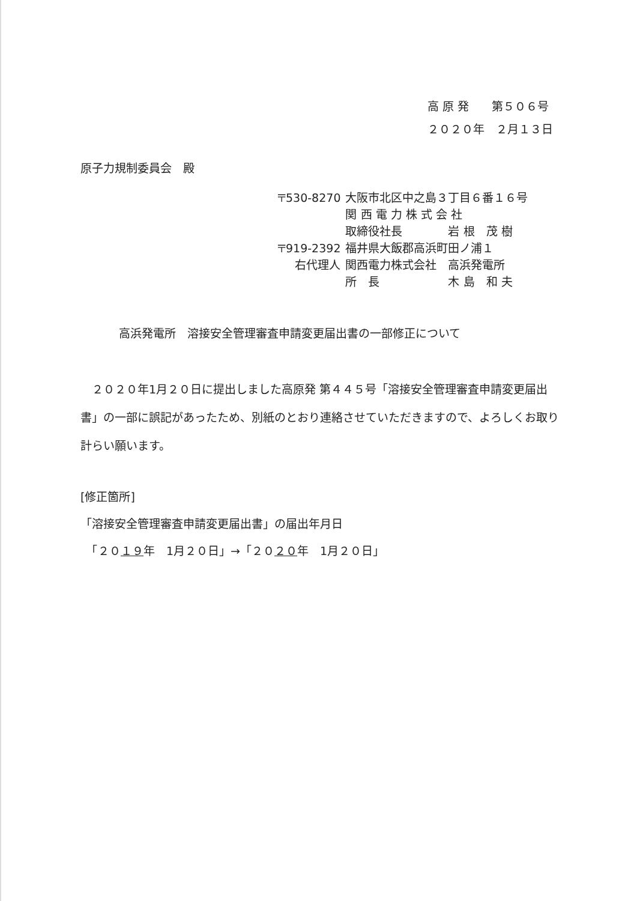高 原 発　　第５０６号
２０２０年　２月１３日
原子力規制委員会　殿
| 〒530-8270 | 大阪市北区中之島３丁目６番１６号 |
| | 関 西 電 力 株 式 会 社 |
| | 取締役社長 岩 根 茂 樹 |
| 〒919-2392 | 福井県大飯郡高浜町田ノ浦１ |
| 右代理人 | 関西電力株式会社 高浜発電所 |
| | 所 長 木 島 和 夫 |
高浜発電所　溶接安全管理審査申請変更届出書の一部修正について
　２０２０年1月２０日に提出しました高原発 第４４５号「溶接安全管理審査申請変更届出書」の一部に誤記があったため、別紙のとおり連絡させていただきますので、よろしくお取り計らい願います。
[修正箇所]
「溶接安全管理審査申請変更届出書」の届出年月日
　「２０１９年　1月２０日」→「２０２０年　1月２０日」